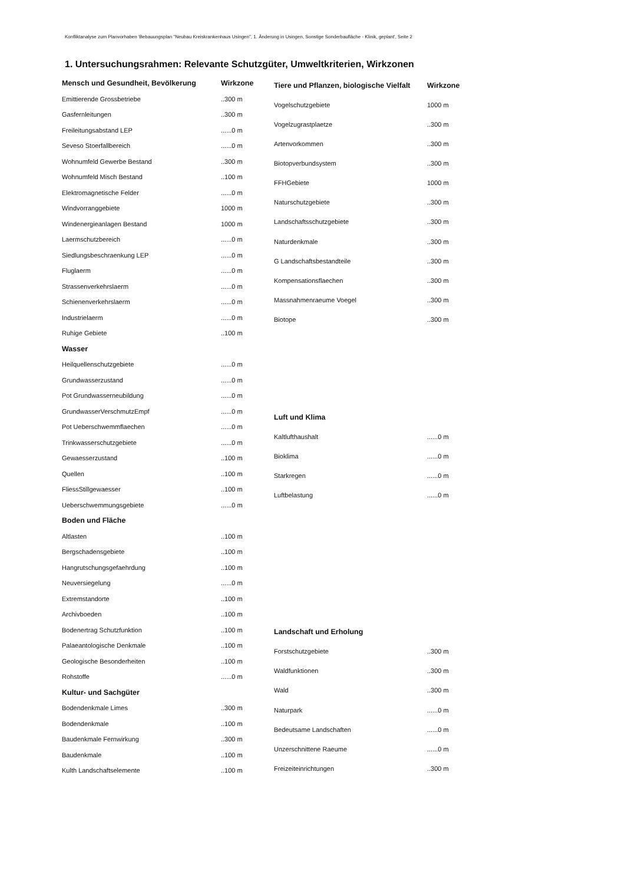Konfliktanalyse zum Planvorhaben 'Bebauungsplan "Neubau Kreiskrankenhaus Usingen", 1. Änderung in Usingen, Sonstige Sonderbaufläche - Klinik, geplant', Seite 2
1. Untersuchungsrahmen: Relevante Schutzgüter, Umweltkriterien, Wirkzonen
| Mensch und Gesundheit, Bevölkerung | Wirkzone |
| --- | --- |
| Emittierende Grossbetriebe | ..300 m |
| Gasfernleitungen | ..300 m |
| Freileitungsabstand LEP | ......0 m |
| Seveso Stoerfallbereich | ......0 m |
| Wohnumfeld Gewerbe Bestand | ..300 m |
| Wohnumfeld Misch Bestand | ..100 m |
| Elektromagnetische Felder | ......0 m |
| Windvorranggebiete | 1000 m |
| Windenergieanlagen Bestand | 1000 m |
| Laermschutzbereich | ......0 m |
| Siedlungsbeschraenkung LEP | ......0 m |
| Fluglaerm | ......0 m |
| Strassenverkehrslaerm | ......0 m |
| Schienenverkehrslaerm | ......0 m |
| Industrielaerm | ......0 m |
| Ruhige Gebiete | ..100 m |
| Wasser | |
| Heilquellenschutzgebiete | ......0 m |
| Grundwasserzustand | ......0 m |
| Pot Grundwasserneubildung | ......0 m |
| GrundwasserVerschmutzEmpf | ......0 m |
| Pot Ueberschwemmflaechen | ......0 m |
| Trinkwasserschutzgebiete | ......0 m |
| Gewaesserzustand | ..100 m |
| Quellen | ..100 m |
| FliessStillgewaesser | ..100 m |
| Ueberschwemmungsgebiete | ......0 m |
| Boden und Fläche | |
| Altlasten | ..100 m |
| Bergschadensgebiete | ..100 m |
| Hangrutschungsgefaehrdung | ..100 m |
| Neuversiegelung | ......0 m |
| Extremstandorte | ..100 m |
| Archivboeden | ..100 m |
| Bodenertrag Schutzfunktion | ..100 m |
| Palaeantologische Denkmale | ..100 m |
| Geologische Besonderheiten | ..100 m |
| Rohstoffe | ......0 m |
| Kultur- und Sachgüter | |
| Bodendenkmale Limes | ..300 m |
| Bodendenkmale | ..100 m |
| Baudenkmale Fernwirkung | ..300 m |
| Baudenkmale | ..100 m |
| Kulth Landschaftselemente | ..100 m |
| Tiere und Pflanzen, biologische Vielfalt | Wirkzone |
| --- | --- |
| Vogelschutzgebiete | 1000 m |
| Vogelzugrastplaetze | ..300 m |
| Artenvorkommen | ..300 m |
| Biotopverbundsystem | ..300 m |
| FFHGebiete | 1000 m |
| Naturschutzgebiete | ..300 m |
| Landschaftsschutzgebiete | ..300 m |
| Naturdenkmale | ..300 m |
| G Landschaftsbestandteile | ..300 m |
| Kompensationsflaechen | ..300 m |
| Massnahmenraeume Voegel | ..300 m |
| Biotope | ..300 m |
| Luft und Klima | |
| Kaltlufthaushalt | ......0 m |
| Bioklima | ......0 m |
| Starkregen | ......0 m |
| Luftbelastung | ......0 m |
| Landschaft und Erholung | |
| Forstschutzgebiete | ..300 m |
| Waldfunktionen | ..300 m |
| Wald | ..300 m |
| Naturpark | ......0 m |
| Bedeutsame Landschaften | ......0 m |
| Unzerschnittene Raeume | ......0 m |
| Freizeiteinrichtungen | ..300 m |